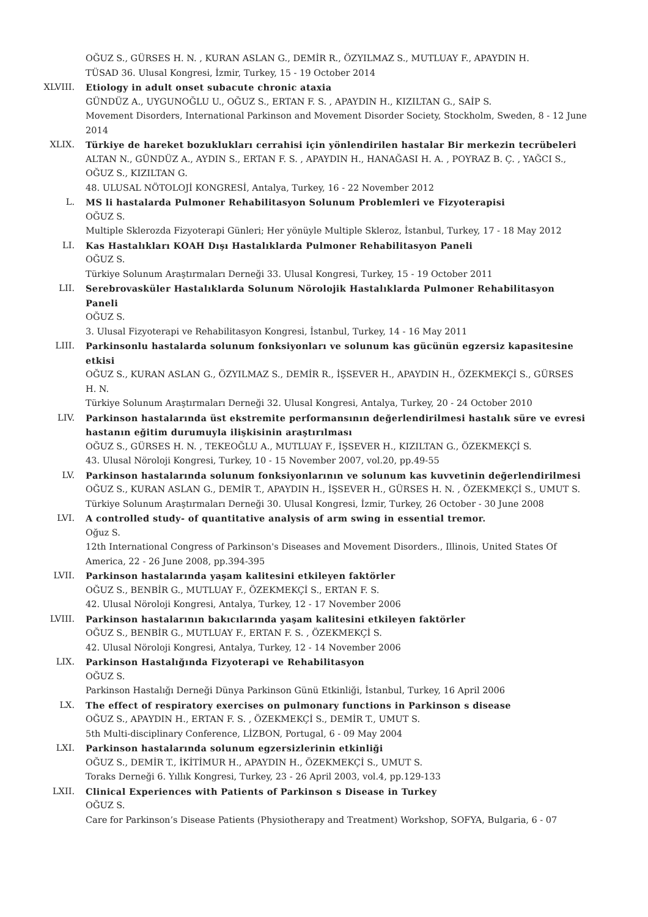OĞUZ S., GÜRSES H. N. , KURAN ASLAN G., DEMİR R., ÖZYILMAZ S., MUTLUAY F., APAYDIN H.
TÜSAD 36. Ulusal Kongresi, İzmir, Turkey, 15 - 19 October 2014
XLVIII. Etiology in adult onset subacute chronic ataxia
GÜNDÜZ A., UYGUNOĞLU U., OĞUZ S., ERTAN F. S. , APAYDIN H., KIZILTAN G., SAİP S.
Movement Disorders, International Parkinson and Movement Disorder Society, Stockholm, Sweden, 8 - 12 June 2014
XLIX. Türkiye de hareket bozuklukları cerrahisi için yönlendirilen hastalar Bir merkezin tecrübeleri
ALTAN N., GÜNDÜZ A., AYDIN S., ERTAN F. S. , APAYDIN H., HANAĞASI H. A. , POYRAZ B. Ç. , YAĞCI S., OĞUZ S., KIZILTAN G.
48. ULUSAL NÖTOLOJİ KONGRESİ, Antalya, Turkey, 16 - 22 November 2012
L. MS li hastalarda Pulmoner Rehabilitasyon Solunum Problemleri ve Fizyoterapisi
OĞUZ S.
Multiple Sklerozda Fizyoterapi Günleri; Her yönüyle Multiple Skleroz, İstanbul, Turkey, 17 - 18 May 2012
LI. Kas Hastalıkları KOAH Dışı Hastalıklarda Pulmoner Rehabilitasyon Paneli
OĞUZ S.
Türkiye Solunum Araştırmaları Derneği 33. Ulusal Kongresi, Turkey, 15 - 19 October 2011
LII. Serebrovasküler Hastalıklarda Solunum Nörolojik Hastalıklarda Pulmoner Rehabilitasyon Paneli
OĞUZ S.
3. Ulusal Fizyoterapi ve Rehabilitasyon Kongresi, İstanbul, Turkey, 14 - 16 May 2011
LIII. Parkinsonlu hastalarda solunum fonksiyonları ve solunum kas gücünün egzersiz kapasitesine etkisi
OĞUZ S., KURAN ASLAN G., ÖZYILMAZ S., DEMİR R., İŞSEVER H., APAYDIN H., ÖZEKMEKÇİ S., GÜRSES H. N.
Türkiye Solunum Araştırmaları Derneği 32. Ulusal Kongresi, Antalya, Turkey, 20 - 24 October 2010
LIV. Parkinson hastalarında üst ekstremite performansının değerlendirilmesi hastalık süre ve evresi hastanın eğitim durumuyla ilişkisinin araştırılması
OĞUZ S., GÜRSES H. N. , TEKEOĞLU A., MUTLUAY F., İŞSEVER H., KIZILTAN G., ÖZEKMEKÇİ S.
43. Ulusal Nöroloji Kongresi, Turkey, 10 - 15 November 2007, vol.20, pp.49-55
LV. Parkinson hastalarında solunum fonksiyonlarının ve solunum kas kuvvetinin değerlendirilmesi
OĞUZ S., KURAN ASLAN G., DEMİR T., APAYDIN H., İŞSEVER H., GÜRSES H. N. , ÖZEKMEKÇİ S., UMUT S.
Türkiye Solunum Araştırmaları Derneği 30. Ulusal Kongresi, İzmir, Turkey, 26 October - 30 June 2008
LVI. A controlled study- of quantitative analysis of arm swing in essential tremor.
Oğuz S.
12th International Congress of Parkinson's Diseases and Movement Disorders., Illinois, United States Of America, 22 - 26 June 2008, pp.394-395
LVII. Parkinson hastalarında yaşam kalitesini etkileyen faktörler
OĞUZ S., BENBİR G., MUTLUAY F., ÖZEKMEKÇİ S., ERTAN F. S.
42. Ulusal Nöroloji Kongresi, Antalya, Turkey, 12 - 17 November 2006
LVIII. Parkinson hastalarının bakıcılarında yaşam kalitesini etkileyen faktörler
OĞUZ S., BENBİR G., MUTLUAY F., ERTAN F. S. , ÖZEKMEKÇİ S.
42. Ulusal Nöroloji Kongresi, Antalya, Turkey, 12 - 14 November 2006
LIX. Parkinson Hastalığında Fizyoterapi ve Rehabilitasyon
OĞUZ S.
Parkinson Hastalığı Derneği Dünya Parkinson Günü Etkinliği, İstanbul, Turkey, 16 April 2006
LX. The effect of respiratory exercises on pulmonary functions in Parkinson s disease
OĞUZ S., APAYDIN H., ERTAN F. S. , ÖZEKMEKÇİ S., DEMİR T., UMUT S.
5th Multi-disciplinary Conference, LİZBON, Portugal, 6 - 09 May 2004
LXI. Parkinson hastalarında solunum egzersizlerinin etkinliği
OĞUZ S., DEMİR T., İKİTİMUR H., APAYDIN H., ÖZEKMEKÇİ S., UMUT S.
Toraks Derneği 6. Yıllık Kongresi, Turkey, 23 - 26 April 2003, vol.4, pp.129-133
LXII. Clinical Experiences with Patients of Parkinson s Disease in Turkey
OĞUZ S.
Care for Parkinson’s Disease Patients (Physiotherapy and Treatment) Workshop, SOFYA, Bulgaria, 6 - 07